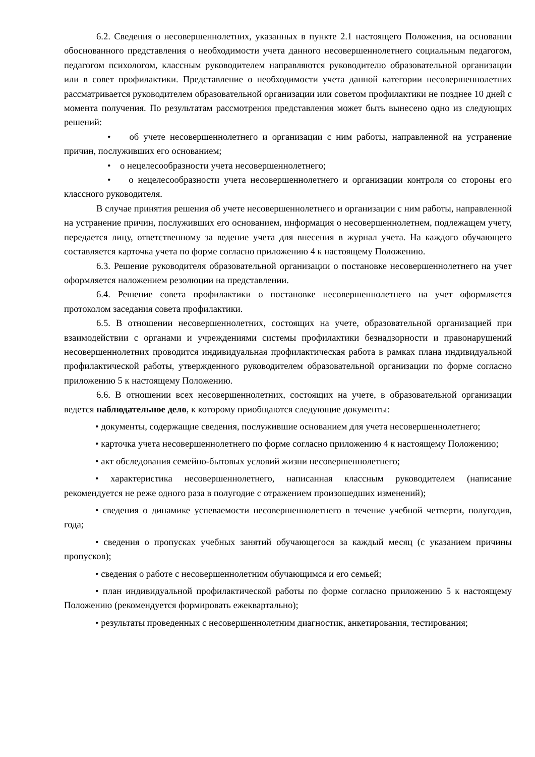6.2. Сведения о несовершеннолетних, указанных в пункте 2.1 настоящего Положения, на основании обоснованного представления о необходимости учета данного несовершеннолетнего социальным педагогом, педагогом психологом, классным руководителем направляются руководителю образовательной организации или в совет профилактики. Представление о необходимости учета данной категории несовершеннолетних рассматривается руководителем образовательной организации или советом профилактики не позднее 10 дней с момента получения. По результатам рассмотрения представления может быть вынесено одно из следующих решений:
• об учете несовершеннолетнего и организации с ним работы, направленной на устранение причин, послуживших его основанием;
• о нецелесообразности учета несовершеннолетнего;
• о нецелесообразности учета несовершеннолетнего и организации контроля со стороны его классного руководителя.
В случае принятия решения об учете несовершеннолетнего и организации с ним работы, направленной на устранение причин, послуживших его основанием, информация о несовершеннолетнем, подлежащем учету, передается лицу, ответственному за ведение учета для внесения в журнал учета. На каждого обучающего составляется карточка учета по форме согласно приложению 4 к настоящему Положению.
6.3. Решение руководителя образовательной организации о постановке несовершеннолетнего на учет оформляется наложением резолюции на представлении.
6.4. Решение совета профилактики о постановке несовершеннолетнего на учет оформляется протоколом заседания совета профилактики.
6.5. В отношении несовершеннолетних, состоящих на учете, образовательной организацией при взаимодействии с органами и учреждениями системы профилактики безнадзорности и правонарушений несовершеннолетних проводится индивидуальная профилактическая работа в рамках плана индивидуальной профилактической работы, утвержденного руководителем образовательной организации по форме согласно приложению 5 к настоящему Положению.
6.6. В отношении всех несовершеннолетних, состоящих на учете, в образовательной организации ведется наблюдательное дело, к которому приобщаются следующие документы:
• документы, содержащие сведения, послужившие основанием для учета несовершеннолетнего;
• карточка учета несовершеннолетнего по форме согласно приложению 4 к настоящему Положению;
• акт обследования семейно-бытовых условий жизни несовершеннолетнего;
• характеристика несовершеннолетнего, написанная классным руководителем (написание рекомендуется не реже одного раза в полугодие с отражением произошедших изменений);
• сведения о динамике успеваемости несовершеннолетнего в течение учебной четверти, полугодия, года;
• сведения о пропусках учебных занятий обучающегося за каждый месяц (с указанием причины пропусков);
• сведения о работе с несовершеннолетним обучающимся и его семьей;
• план индивидуальной профилактической работы по форме согласно приложению 5 к настоящему Положению (рекомендуется формировать ежеквартально);
• результаты проведенных с несовершеннолетним диагностик, анкетирования, тестирования;